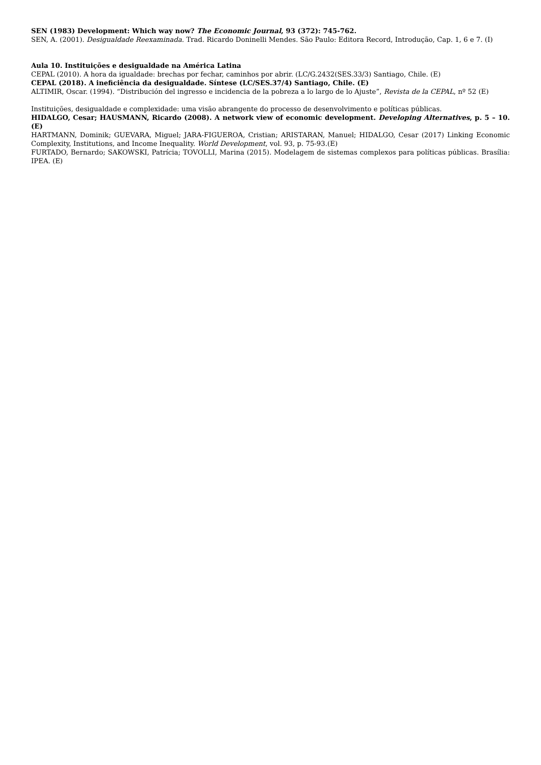SEN (1983) Development: Which way now? The Economic Journal, 93 (372): 745-762.
SEN, A. (2001). Desigualdade Reexaminada. Trad. Ricardo Doninelli Mendes. São Paulo: Editora Record, Introdução, Cap. 1, 6 e 7. (I)
Aula 10. Instituições e desigualdade na América Latina
CEPAL (2010). A hora da igualdade: brechas por fechar, caminhos por abrir. (LC/G.2432(SES.33/3) Santiago, Chile. (E)
CEPAL (2018). A ineficiência da desigualdade. Síntese (LC/SES.37/4) Santiago, Chile. (E)
ALTIMIR, Oscar. (1994). “Distribución del ingresso e incidencia de la pobreza a lo largo de lo Ajuste”, Revista de la CEPAL, nº 52 (E)
Instituições, desigualdade e complexidade: uma visão abrangente do processo de desenvolvimento e políticas públicas.
HIDALGO, Cesar; HAUSMANN, Ricardo (2008). A network view of economic development. Developing Alternatives, p. 5 – 10. (E)
HARTMANN, Dominik; GUEVARA, Miguel; JARA-FIGUEROA, Cristian; ARISTARAN, Manuel; HIDALGO, Cesar (2017) Linking Economic Complexity, Institutions, and Income Inequality. World Development, vol. 93, p. 75-93.(E)
FURTADO, Bernardo; SAKOWSKI, Patrícia; TOVOLLI, Marina (2015). Modelagem de sistemas complexos para políticas públicas. Brasília: IPEA. (E)